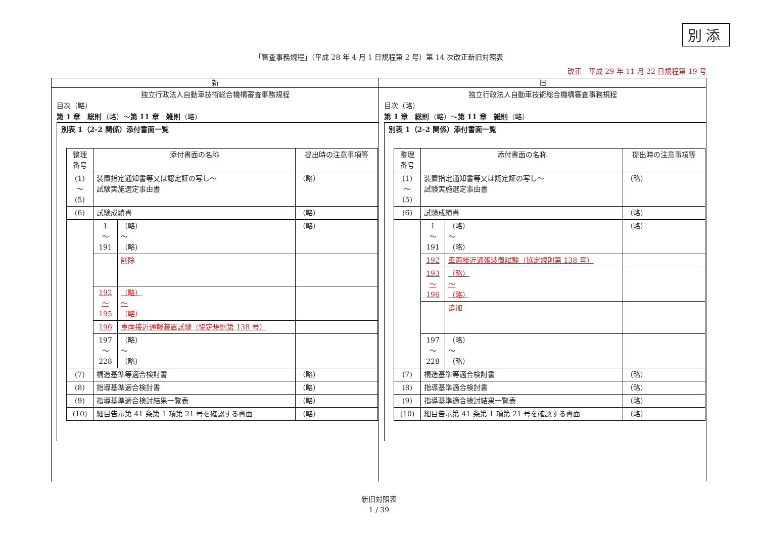別添
「審査事務規程」（平成 28 年 4 月 1 日規程第 2 号）第 14 次改正新旧対照表
改正　平成 29 年 11 月 22 日規程第 19 号
新
独立行政法人自動車技術総合機構審査事務規程
目次（略）
第 1 章　総則（略）～第 11 章　雑則（略）
別表 1（2-2 関係）添付書面一覧
| 整理 番号 | 添付書面の名称 | | 提出時の注意事項等 |
| (1) ～ (5) | 装置指定通知書等又は認定証の写し～ 試験実施選定事由書 | | （略） |
| (6) | 試験成績書 | | （略） |
| | 1 ～ 191 | （略） ～ （略） | （略） |
| | | 削除 | |
| | 192 ～ 195 | （略） ～ （略） | |
| | 196 | 車両接近通報装置試験（協定規則第 138 号） | |
| | 197 ～ 228 | （略） ～ （略） | |
| (7) | 構造基準等適合検討書 | | （略） |
| (8) | 指導基準適合検討書 | | （略） |
| (9) | 指導基準適合検討結果一覧表 | | （略） |
| (10) | 細目告示第 41 条第 1 項第 21 号を確認する書面 | | （略） |
旧
独立行政法人自動車技術総合機構審査事務規程
目次（略）
第 1 章　総則（略）～第 11 章　雑則（略）
別表 1（2-2 関係）添付書面一覧
| 整理 番号 | 添付書面の名称 | | 提出時の注意事項等 |
| (1) ～ (5) | 装置指定通知書等又は認定証の写し～ 試験実施選定事由書 | | （略） |
| (6) | 試験成績書 | | （略） |
| | 1 ～ 191 | （略） ～ （略） | （略） |
| | 192 | 車両接近通報装置試験（協定規則第 138 号） | |
| | 193 ～ 196 | （略） ～ （略） | |
| | | 追加 | |
| | 197 ～ 228 | （略） ～ （略） | |
| (7) | 構造基準等適合検討書 | | （略） |
| (8) | 指導基準適合検討書 | | （略） |
| (9) | 指導基準適合検討結果一覧表 | | （略） |
| (10) | 細目告示第 41 条第 1 項第 21 号を確認する書面 | | （略） |
新旧対照表
1 / 39